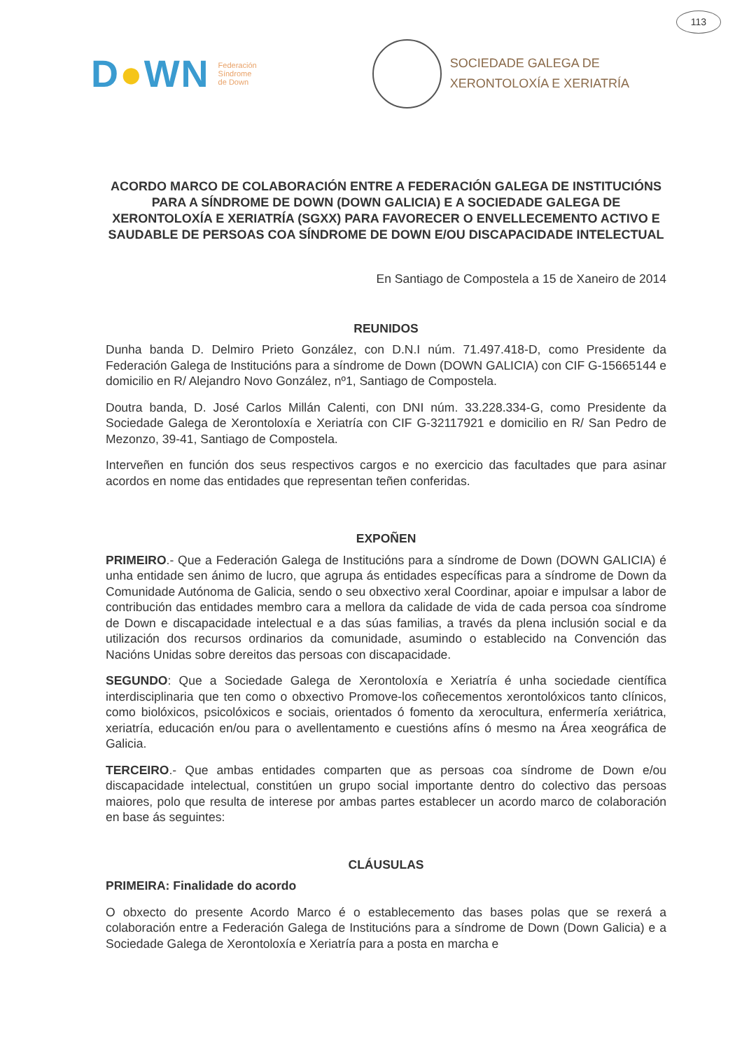113
D●WN
Federación
Síndrome
de Down
SOCIEDADE GALEGA DE
XERONTOLOXÍA E XERIATRÍA
ACORDO MARCO DE COLABORACIÓN ENTRE A FEDERACIÓN GALEGA DE INSTITUCIÓNS PARA A SÍNDROME DE DOWN (DOWN GALICIA) E A SOCIEDADE GALEGA DE XERONTOLOXÍA E XERIATRÍA (SGXX) PARA FAVORECER O ENVELLECEMENTO ACTIVO E SAUDABLE DE PERSOAS COA SÍNDROME DE DOWN E/OU DISCAPACIDADE INTELECTUAL
En Santiago de Compostela a 15 de Xaneiro de 2014
REUNIDOS
Dunha banda D. Delmiro Prieto González, con D.N.I núm. 71.497.418-D, como Presidente da Federación Galega de Institucións para a síndrome de Down (DOWN GALICIA) con CIF G-15665144 e domicilio en R/ Alejandro Novo González, nº1, Santiago de Compostela.
Doutra banda, D. José Carlos Millán Calenti, con DNI núm. 33.228.334-G, como Presidente da Sociedade Galega de Xerontoloxía e Xeriatría con CIF G-32117921 e domicilio en R/ San Pedro de Mezonzo, 39-41, Santiago de Compostela.
Interveñen en función dos seus respectivos cargos e no exercicio das facultades que para asinar acordos en nome das entidades que representan teñen conferidas.
EXPOÑEN
PRIMEIRO.- Que a Federación Galega de Institucións para a síndrome de Down (DOWN GALICIA) é unha entidade sen ánimo de lucro, que agrupa ás entidades específicas para a síndrome de Down da Comunidade Autónoma de Galicia, sendo o seu obxectivo xeral Coordinar, apoiar e impulsar a labor de contribución das entidades membro cara a mellora da calidade de vida de cada persoa coa síndrome de Down e discapacidade intelectual e a das súas familias, a través da plena inclusión social e da utilización dos recursos ordinarios da comunidade, asumindo o establecido na Convención das Nacións Unidas sobre dereitos das persoas con discapacidade.
SEGUNDO: Que a Sociedade Galega de Xerontoloxía e Xeriatría é unha sociedade científica interdisciplinaria que ten como o obxectivo Promove-los coñecementos xerontolóxicos tanto clínicos, como biolóxicos, psicolóxicos e sociais, orientados ó fomento da xerocultura, enfermería xeriátrica, xeriatría, educación en/ou para o avellentamento e cuestións afíns ó mesmo na Área xeográfica de Galicia.
TERCEIRO.- Que ambas entidades comparten que as persoas coa síndrome de Down e/ou discapacidade intelectual, constitúen un grupo social importante dentro do colectivo das persoas maiores, polo que resulta de interese por ambas partes establecer un acordo marco de colaboración en base ás seguintes:
CLÁUSULAS
PRIMEIRA: Finalidade do acordo
O obxecto do presente Acordo Marco é o establecemento das bases polas que se rexerá a colaboración entre a Federación Galega de Institucións para a síndrome de Down (Down Galicia) e a Sociedade Galega de Xerontoloxía e Xeriatría para a posta en marcha e